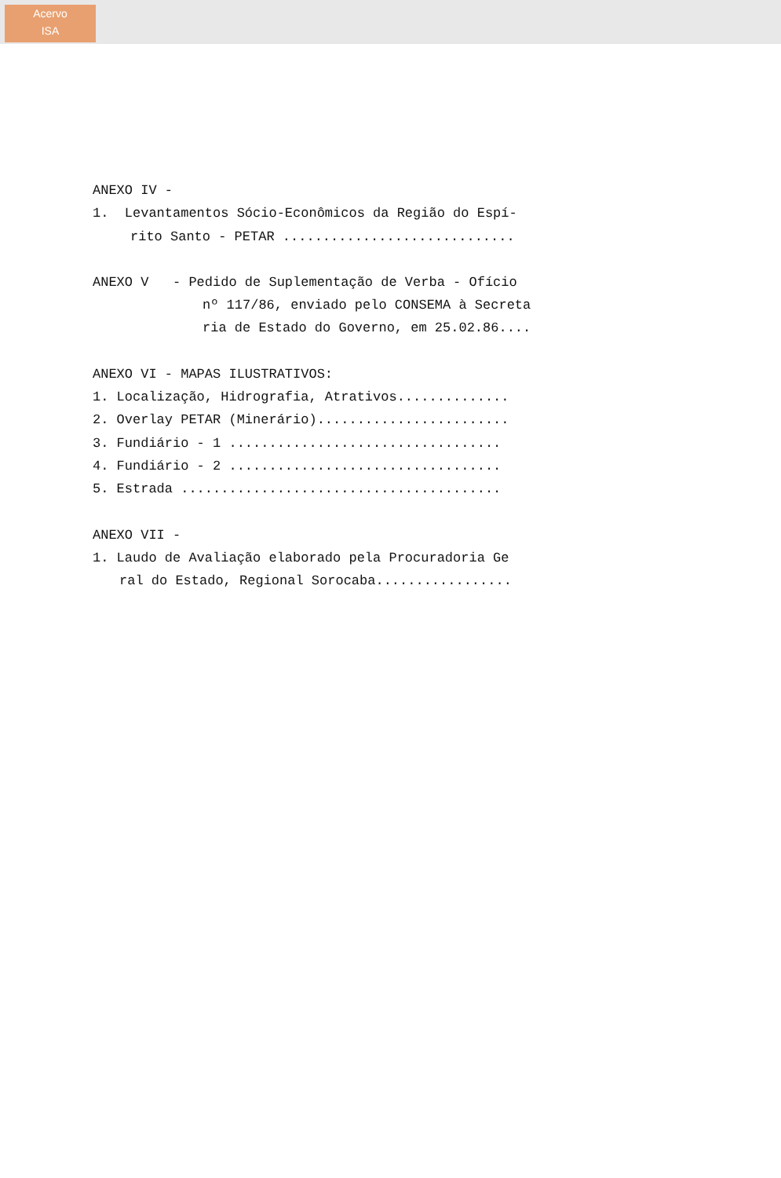Acervo
ISA
ANEXO IV -
1. Levantamentos Sócio-Econômicos da Região do Espí-
rito Santo - PETAR .............................
ANEXO V - Pedido de Suplementação de Verba - Ofício
nº 117/86, enviado pelo CONSEMA à Secreta
ria de Estado do Governo, em 25.02.86....
ANEXO VI - MAPAS ILUSTRATIVOS:
1. Localização, Hidrografia, Atrativos..............
2. Overlay PETAR (Minerário)........................
3. Fundiário - 1 ..................................
4. Fundiário - 2 ..................................
5. Estrada ........................................
ANEXO VII -
1. Laudo de Avaliação elaborado pela Procuradoria Ge
ral do Estado, Regional Sorocaba.................